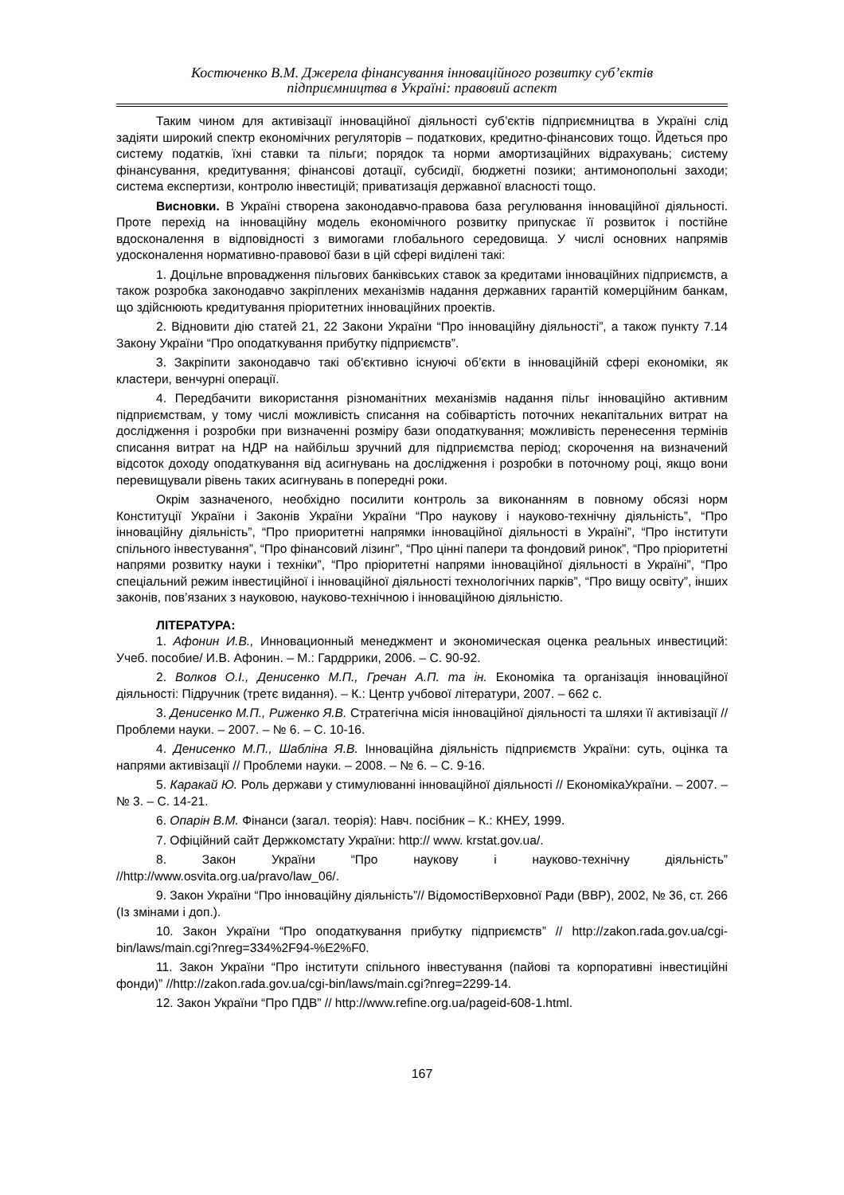Костюченко В.М. Джерела фінансування інноваційного розвитку суб’єктів
підприємництва в Україні: правовий аспект
Таким чином для активізації інноваційної діяльності суб’єктів підприємництва в Україні слід задіяти широкий спектр економічних регуляторів – податкових, кредитно-фінансових тощо. Йдеться про систему податків, їхні ставки та пільги; порядок та норми амортизаційних відрахувань; систему фінансування, кредитування; фінансові дотації, субсидії, бюджетні позики; антимонопольні заходи; система експертизи, контролю інвестицій; приватизація державної власності тощо.
Висновки. В Україні створена законодавчо-правова база регулювання інноваційної діяльності. Проте перехід на інноваційну модель економічного розвитку припускає її розвиток і постійне вдосконалення в відповідності з вимогами глобального середовища. У числі основних напрямів удосконалення нормативно-правової бази в цій сфері виділені такі:
1. Доцільне впровадження пільгових банківських ставок за кредитами інноваційних підприємств, а також розробка законодавчо закріплених механізмів надання державних гарантій комерційним банкам, що здійснюють кредитування пріоритетних інноваційних проектів.
2. Відновити дію статей 21, 22 Закони України “Про інноваційну діяльності”, а також пункту 7.14 Закону України “Про оподаткування прибутку підприємств”.
3. Закріпити законодавчо такі об'єктивно існуючі об’єкти в інноваційній сфері економіки, як кластери, венчурні операції.
4. Передбачити використання різноманітних механізмів надання пільг інноваційно активним підприємствам, у тому числі можливість списання на собівартість поточних некапітальних витрат на дослідження і розробки при визначенні розміру бази оподаткування; можливість перенесення термінів списання витрат на НДР на найбільш зручний для підприємства період; скорочення на визначений відсоток доходу оподаткування від асигнувань на дослідження і розробки в поточному році, якщо вони перевищували рівень таких асигнувань в попередні роки.
Окрім зазначеного, необхідно посилити контроль за виконанням в повному обсязі норм Конституції України і Законів України України “Про наукову і науково-технічну діяльність”, “Про інноваційну діяльність”, “Про приоритетні напрямки інноваційної діяльності в Україні”, “Про інститути спільного інвестування”, “Про фінансовий лізинг”, “Про цінні папери та фондовий ринок”, “Про пріоритетні напрями розвитку науки і техніки”, “Про пріоритетні напрями інноваційної діяльності в Україні”, “Про спеціальний режим інвестиційної і інноваційної діяльності технологічних парків”, “Про вищу освіту”, інших законів, пов’язаних з науковою, науково-технічною і інноваційною діяльністю.
ЛІТЕРАТУРА:
1. Афонин И.В., Инновационный менеджмент и экономическая оценка реальных инвестиций: Учеб. пособие/ И.В. Афонин. – М.: Гардррики, 2006. – С. 90-92.
2. Волков О.І., Денисенко М.П., Гречан А.П. та ін. Економіка та організація інноваційної діяльності: Підручник (третє видання). – К.: Центр учбової літератури, 2007. – 662 с.
3. Денисенко М.П., Риженко Я.В. Стратегічна місія інноваційної діяльності та шляхи її активізації // Проблеми науки. – 2007. – № 6. – С. 10-16.
4. Денисенко М.П., Шабліна Я.В. Інноваційна діяльність підприємств України: суть, оцінка та напрями активізації // Проблеми науки. – 2008. – № 6. – С. 9-16.
5. Каракай Ю. Роль держави у стимулюванні інноваційної діяльності // ЕкономікаУкраїни. – 2007. – № 3. – С. 14-21.
6. Опарін В.М. Фінанси (загал. теорія): Навч. посібник – К.: КНЕУ, 1999.
7. Офіційний сайт Держкомстату України: http:// www. krstat.gov.ua/.
8. Закон України “Про наукову і науково-технічну діяльність” //http://www.osvita.org.ua/pravo/law_06/.
9. Закон України “Про інноваційну діяльність”// ВідомостіВерховної Ради (ВВР), 2002, № 36, ст. 266 (Із змінами і доп.).
10. Закон України “Про оподаткування прибутку підприємств” // http://zakon.rada.gov.ua/cgi-bin/laws/main.cgi?nreg=334%2F94-%E2%F0.
11. Закон України “Про інститути спільного інвестування (пайові та корпоративні інвестиційні фонди)” //http://zakon.rada.gov.ua/cgi-bin/laws/main.cgi?nreg=2299-14.
12. Закон України “Про ПДВ” // http://www.refine.org.ua/pageid-608-1.html.
167